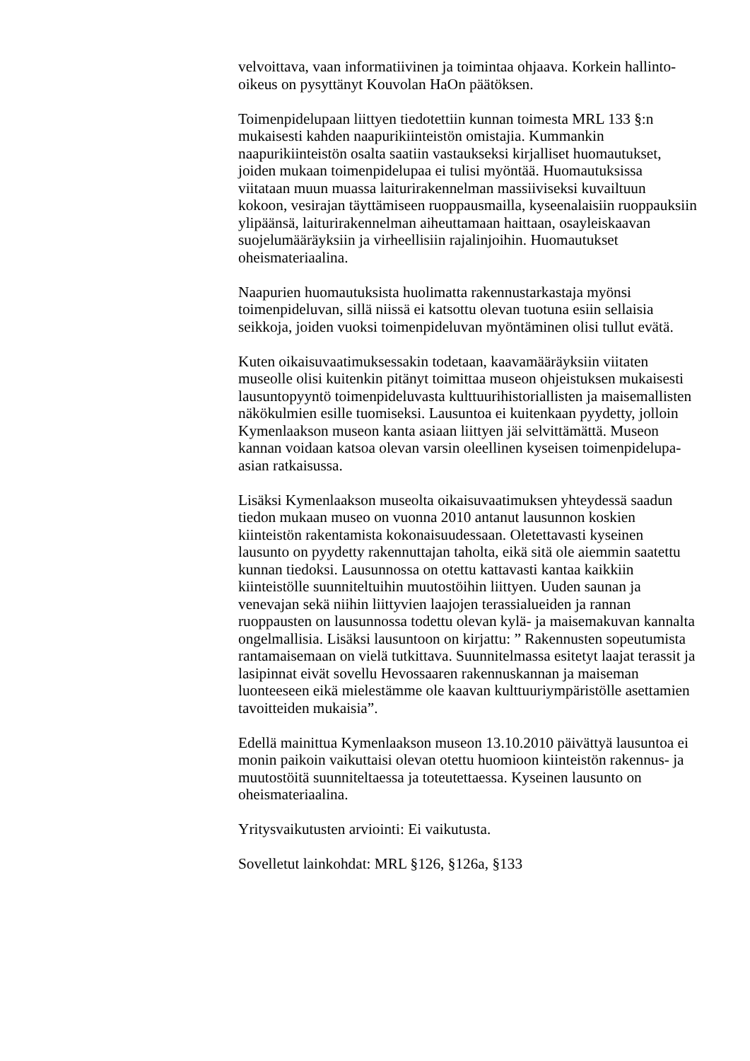velvoittava, vaan informatiivinen ja toimintaa ohjaava. Korkein hallinto-
oikeus on pysyttänyt Kouvolan HaOn päätöksen.
Toimenpidelupaan liittyen tiedotettiin kunnan toimesta MRL 133 §:n
mukaisesti kahden naapurikiinteistön omistajia. Kummankin
naapurikiinteistön osalta saatiin vastaukseksi kirjalliset huomautukset,
joiden mukaan toimenpidelupaa ei tulisi myöntää. Huomautuksissa
viitataan muun muassa laiturirakennelman massiiviseksi kuvailtuun
kokoon, vesirajan täyttämiseen ruoppausmailla, kyseenalaisiin ruoppauksiin
ylipäänsä, laiturirakennelman aiheuttamaan haittaan, osayleiskaavan
suojelumääräyksiin ja virheellisiin rajalinjoihin. Huomautukset
oheismateriaalina.
Naapurien huomautuksista huolimatta rakennustarkastaja myönsi
toimenpideluvan, sillä niissä ei katsottu olevan tuotuna esiin sellaisia
seikkoja, joiden vuoksi toimenpideluvan myöntäminen olisi tullut evätä.
Kuten oikaisuvaatimuksessakin todetaan, kaavamääräyksiin viitaten
museolle olisi kuitenkin pitänyt toimittaa museon ohjeistuksen mukaisesti
lausuntopyyntö toimenpideluvasta kulttuurihistoriallisten ja maisemallisten
näkökulmien esille tuomiseksi. Lausuntoa ei kuitenkaan pyydetty, jolloin
Kymenlaakson museon kanta asiaan liittyen jäi selvittämättä. Museon
kannan voidaan katsoa olevan varsin oleellinen kyseisen toimenpidelupa-
asian ratkaisussa.
Lisäksi Kymenlaakson museolta oikaisuvaatimuksen yhteydessä saadun
tiedon mukaan museo on vuonna 2010 antanut lausunnon koskien
kiinteistön rakentamista kokonaisuudessaan. Oletettavasti kyseinen
lausunto on pyydetty rakennuttajan taholta, eikä sitä ole aiemmin saatettu
kunnan tiedoksi. Lausunnossa on otettu kattavasti kantaa kaikkiin
kiinteistölle suunniteltuihin muutostöihin liittyen. Uuden saunan ja
venevajan sekä niihin liittyvien laajojen terassialueiden ja rannan
ruoppausten on lausunnossa todettu olevan kylä- ja maisemakuvan kannalta
ongelmallisia. Lisäksi lausuntoon on kirjattu: ” Rakennusten sopeutumista
rantamaisemaan on vielä tutkittava. Suunnitelmassa esitetyt laajat terassit ja
lasipinnat eivät sovellu Hevossaaren rakennuskannan ja maiseman
luonteeseen eikä mielestämme ole kaavan kulttuuriympäristölle asettamien
tavoitteiden mukaisia”.
Edellä mainittua Kymenlaakson museon 13.10.2010 päivättyä lausuntoa ei
monin paikoin vaikuttaisi olevan otettu huomioon kiinteistön rakennus- ja
muutostöitä suunniteltaessa ja toteutettaessa. Kyseinen lausunto on
oheismateriaalina.
Yritysvaikutusten arviointi: Ei vaikutusta.
Sovelletut lainkohdat: MRL §126, §126a, §133